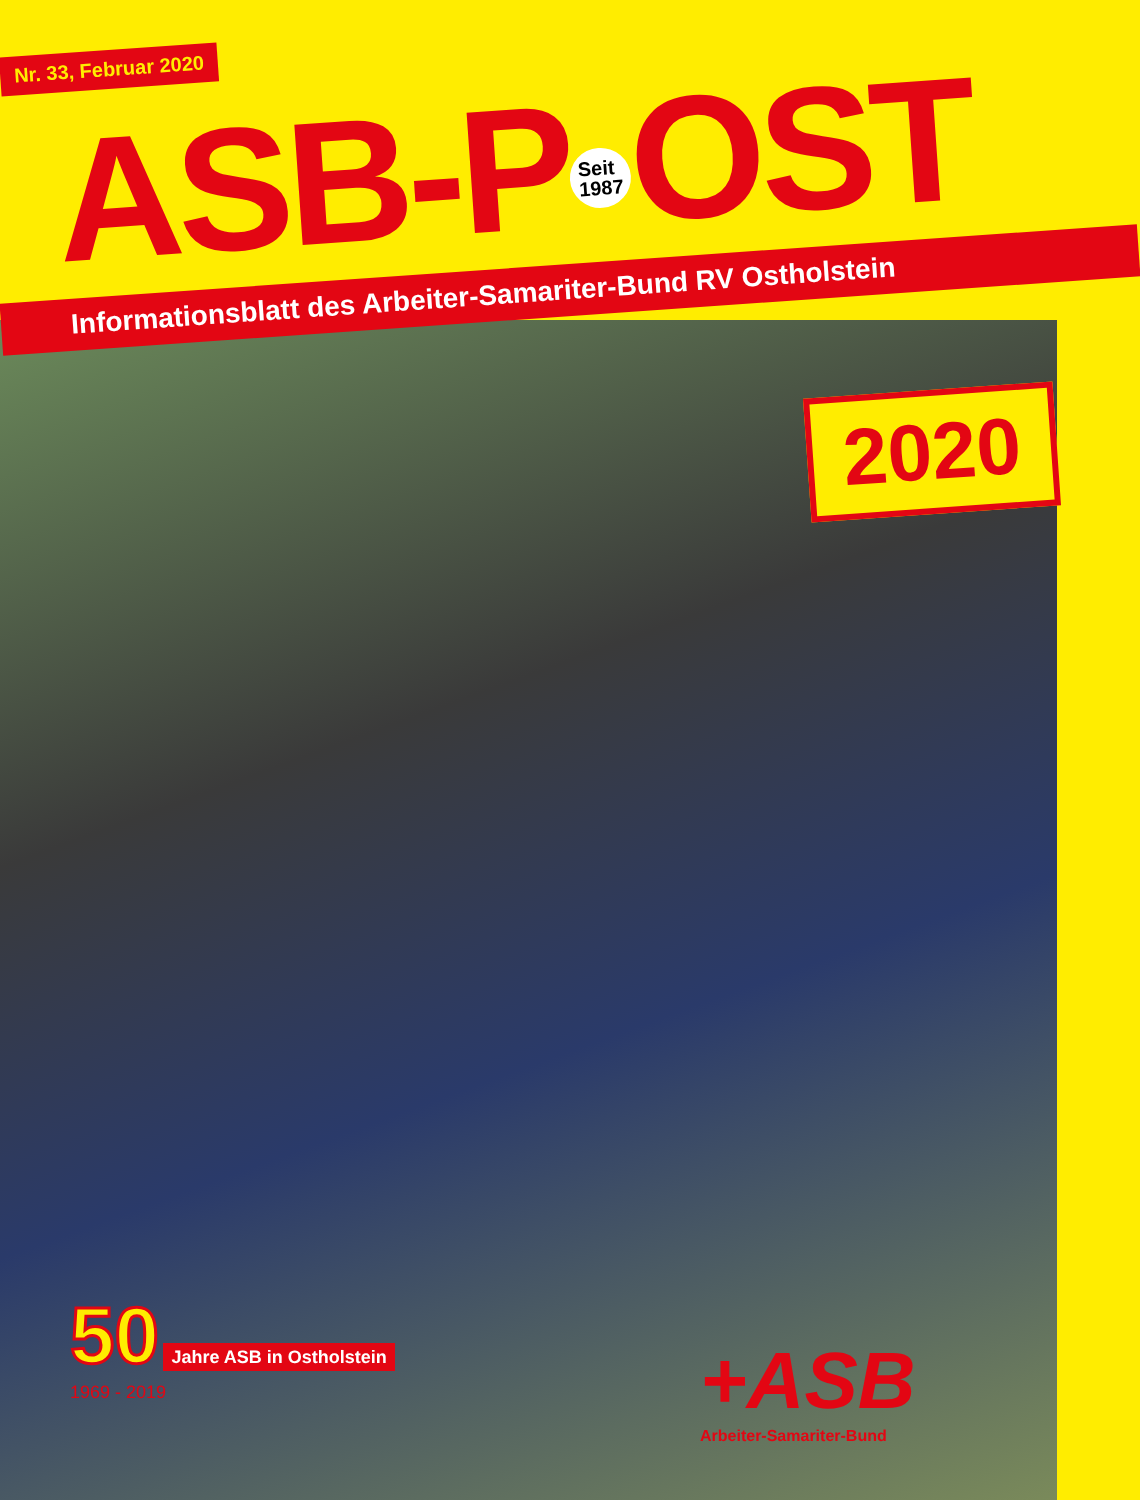Nr. 33, Februar 2020
ASB-P Seit
1987 OST
Informationsblatt des Arbeiter-Samariter-Bund RV Ostholstein
2020
50 Jahre ASB in Ostholstein
1969 - 2019
+ASB
Arbeiter-Samariter-Bund